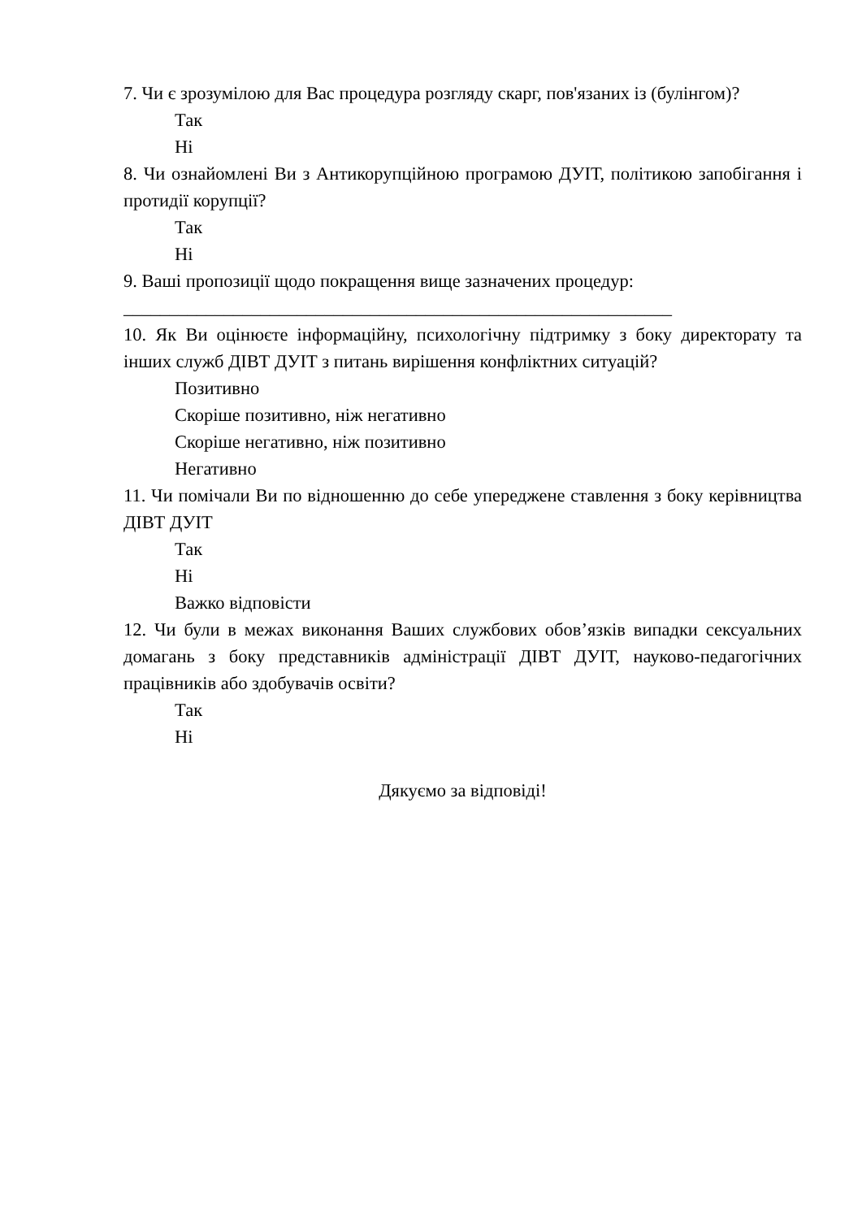7. Чи є зрозумілою для Вас процедура розгляду скарг, пов'язаних із (булінгом)?
Так
Ні
8. Чи ознайомлені Ви з Антикорупційною програмою ДУІТ, політикою запобігання і протидії корупції?
Так
Ні
9. Ваші пропозиції щодо покращення вище зазначених процедур:
____________________________________________________________
10. Як Ви оцінюєте інформаційну, психологічну підтримку з боку директорату та інших служб ДІВТ ДУІТ з питань вирішення конфліктних ситуацій?
Позитивно
Скоріше позитивно, ніж негативно
Скоріше негативно, ніж позитивно
Негативно
11. Чи помічали Ви по відношенню до себе упереджене ставлення з боку керівництва ДІВТ ДУІТ
Так
Ні
Важко відповісти
12. Чи були в межах виконання Ваших службових обов’язків випадки сексуальних домагань з боку представників адміністрації ДІВТ ДУІТ, науково-педагогічних працівників або здобувачів освіти?
Так
Ні
Дякуємо за відповіді!